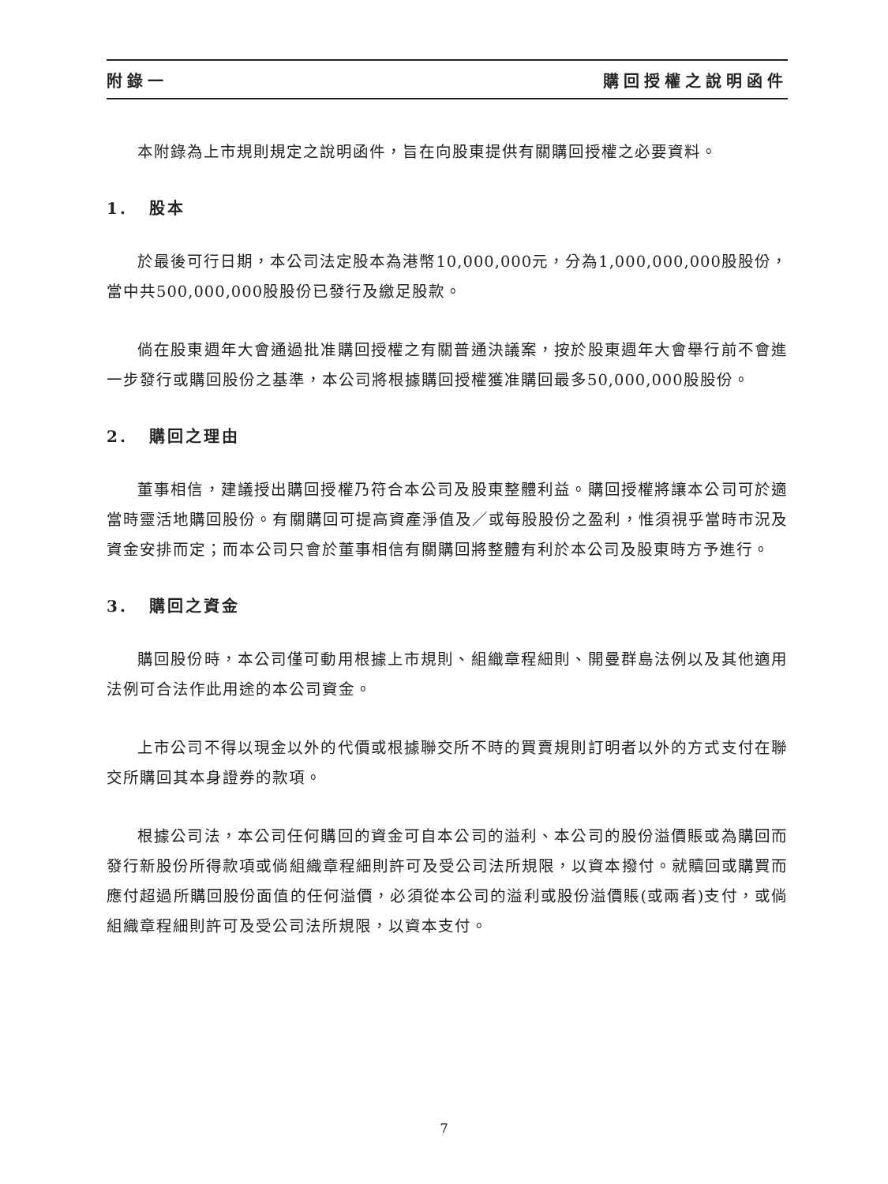附錄一 購回授權之說明函件
本附錄為上市規則規定之說明函件，旨在向股東提供有關購回授權之必要資料。
1. 股本
於最後可行日期，本公司法定股本為港幣10,000,000元，分為1,000,000,000股股份，當中共500,000,000股股份已發行及繳足股款。
倘在股東週年大會通過批准購回授權之有關普通決議案，按於股東週年大會舉行前不會進一步發行或購回股份之基準，本公司將根據購回授權獲准購回最多50,000,000股股份。
2. 購回之理由
董事相信，建議授出購回授權乃符合本公司及股東整體利益。購回授權將讓本公司可於適當時靈活地購回股份。有關購回可提高資產淨值及／或每股股份之盈利，惟須視乎當時市況及資金安排而定；而本公司只會於董事相信有關購回將整體有利於本公司及股東時方予進行。
3. 購回之資金
購回股份時，本公司僅可動用根據上市規則、組織章程細則、開曼群島法例以及其他適用法例可合法作此用途的本公司資金。
上市公司不得以現金以外的代價或根據聯交所不時的買賣規則訂明者以外的方式支付在聯交所購回其本身證券的款項。
根據公司法，本公司任何購回的資金可自本公司的溢利、本公司的股份溢價賬或為購回而發行新股份所得款項或倘組織章程細則許可及受公司法所規限，以資本撥付。就贖回或購買而應付超過所購回股份面值的任何溢價，必須從本公司的溢利或股份溢價賬(或兩者)支付，或倘組織章程細則許可及受公司法所規限，以資本支付。
7